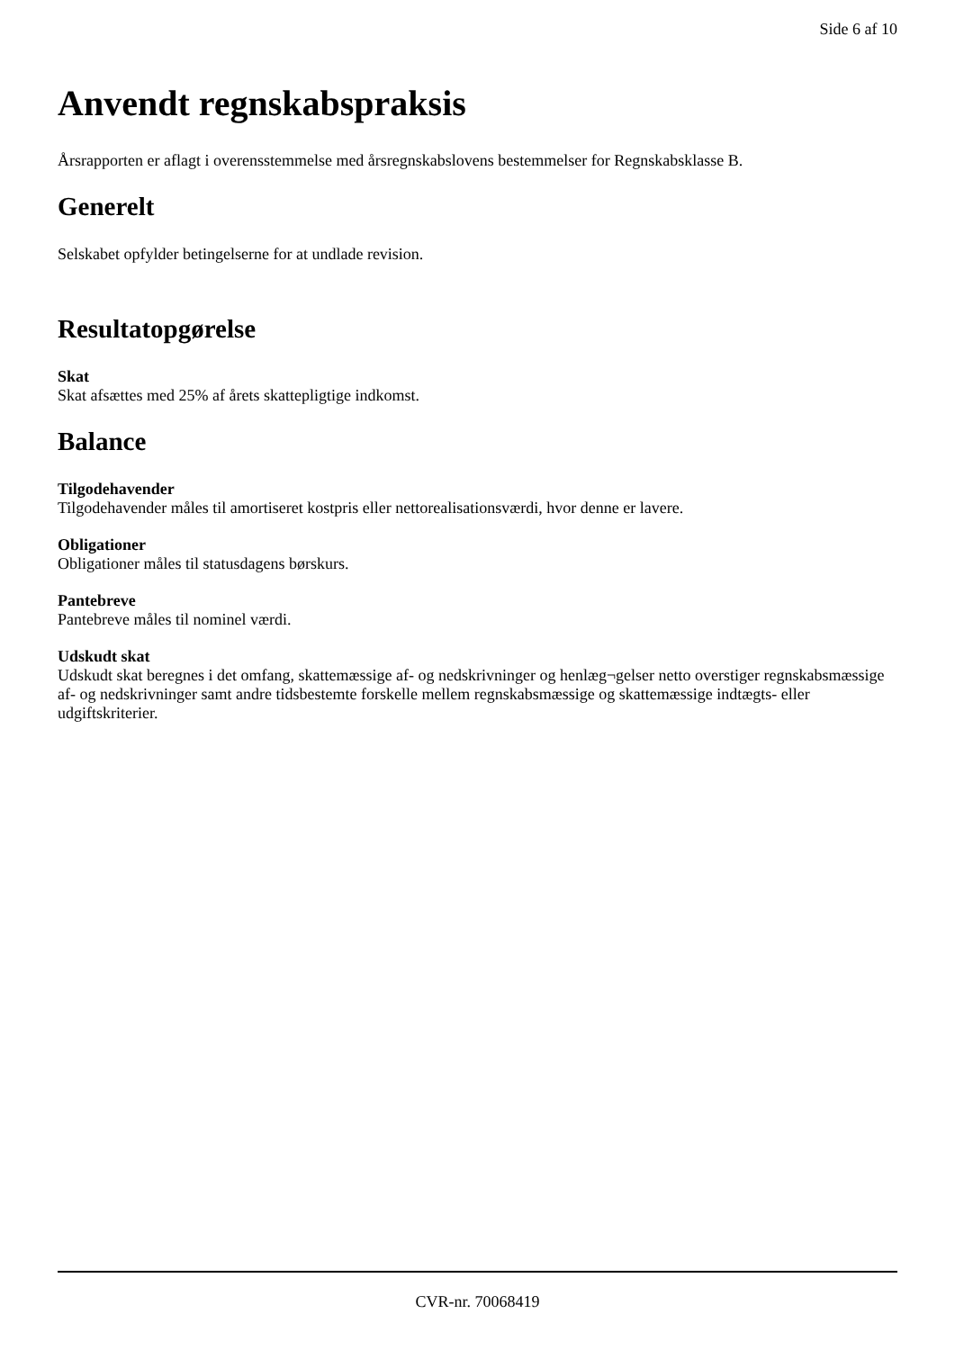Side 6 af 10
Anvendt regnskabspraksis
Årsrapporten er aflagt i overensstemmelse med årsregnskabslovens bestemmelser for Regnskabsklasse B.
Generelt
Selskabet opfylder betingelserne for at undlade revision.
Resultatopgørelse
Skat
Skat afsættes med 25% af årets skattepligtige indkomst.
Balance
Tilgodehavender
Tilgodehavender måles til amortiseret kostpris eller nettorealisationsværdi, hvor denne er lavere.
Obligationer
Obligationer måles til statusdagens børskurs.
Pantebreve
Pantebreve måles til nominel værdi.
Udskudt skat
Udskudt skat beregnes i det omfang, skattemæssige af- og nedskrivninger og henlæg¬gelser netto overstiger regnskabsmæssige af- og nedskrivninger samt andre tidsbestemte forskelle mellem regnskabsmæssige og skattemæssige indtægts- eller udgiftskriterier.
CVR-nr. 70068419